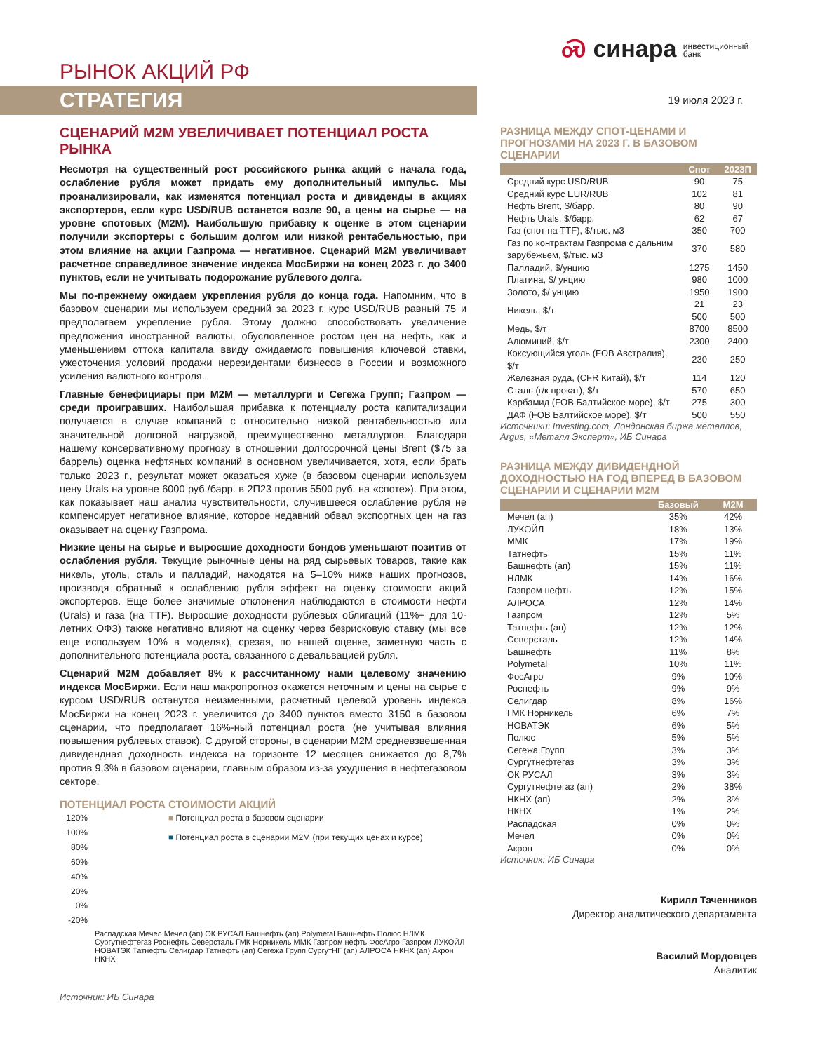РЫНОК АКЦИЙ РФ
Ꮝ синара инвестиционный
банк
СТРАТЕГИЯ
19 июля 2023 г.
СЦЕНАРИЙ М2М УВЕЛИЧИВАЕТ ПОТЕНЦИАЛ РОСТА РЫНКА
Несмотря на существенный рост российского рынка акций с начала года, ослабление рубля может придать ему дополнительный импульс. Мы проанализировали, как изменятся потенциал роста и дивиденды в акциях экспортеров, если курс USD/RUB останется возле 90, а цены на сырье — на уровне спотовых (M2M). Наибольшую прибавку к оценке в этом сценарии получили экспортеры с большим долгом или низкой рентабельностью, при этом влияние на акции Газпрома — негативное. Сценарий M2M увеличивает расчетное справедливое значение индекса МосБиржи на конец 2023 г. до 3400 пунктов, если не учитывать подорожание рублевого долга.
Мы по-прежнему ожидаем укрепления рубля до конца года. Напомним, что в базовом сценарии мы используем средний за 2023 г. курс USD/RUB равный 75 и предполагаем укрепление рубля. Этому должно способствовать увеличение предложения иностранной валюты, обусловленное ростом цен на нефть, как и уменьшением оттока капитала ввиду ожидаемого повышения ключевой ставки, ужесточения условий продажи нерезидентами бизнесов в России и возможного усиления валютного контроля.
Главные бенефициары при M2M — металлурги и Сегежа Групп; Газпром — среди проигравших. Наибольшая прибавка к потенциалу роста капитализации получается в случае компаний с относительно низкой рентабельностью или значительной долговой нагрузкой, преимущественно металлургов. Благодаря нашему консервативному прогнозу в отношении долгосрочной цены Brent ($75 за баррель) оценка нефтяных компаний в основном увеличивается, хотя, если брать только 2023 г., результат может оказаться хуже (в базовом сценарии используем цену Urals на уровне 6000 руб./барр. в 2П23 против 5500 руб. на «споте»). При этом, как показывает наш анализ чувствительности, случившееся ослабление рубля не компенсирует негативное влияние, которое недавний обвал экспортных цен на газ оказывает на оценку Газпрома.
Низкие цены на сырье и выросшие доходности бондов уменьшают позитив от ослабления рубля. Текущие рыночные цены на ряд сырьевых товаров, такие как никель, уголь, сталь и палладий, находятся на 5–10% ниже наших прогнозов, производя обратный к ослаблению рубля эффект на оценку стоимости акций экспортеров. Еще более значимые отклонения наблюдаются в стоимости нефти (Urals) и газа (на TTF). Выросшие доходности рублевых облигаций (11%+ для 10-летних ОФЗ) также негативно влияют на оценку через безрисковую ставку (мы все еще используем 10% в моделях), срезая, по нашей оценке, заметную часть с дополнительного потенциала роста, связанного с девальвацией рубля.
Сценарий M2M добавляет 8% к рассчитанному нами целевому значению индекса МосБиржи. Если наш макропрогноз окажется неточным и цены на сырье с курсом USD/RUB останутся неизменными, расчетный целевой уровень индекса МосБиржи на конец 2023 г. увеличится до 3400 пунктов вместо 3150 в базовом сценарии, что предполагает 16%-ный потенциал роста (не учитывая влияния повышения рублевых ставок). С другой стороны, в сценарии M2M средневзвешенная дивидендная доходность индекса на горизонте 12 месяцев снижается до 8,7% против 9,3% в базовом сценарии, главным образом из-за ухудшения в нефтегазовом секторе.
ПОТЕНЦИАЛ РОСТА СТОИМОСТИ АКЦИЙ
120%
100%
80%
60%
40%
20%
0%
-20%
■ Потенциал роста в базовом сценарии
■ Потенциал роста в сценарии M2M (при текущих ценах и курсе)
Распадская Мечел Мечел (ап) ОК РУСАЛ Башнефть (ап) Polymetal Башнефть Полюс НЛМК Сургутнефтегаз Роснефть Северсталь ГМК Норникель ММК Газпром нефть ФосАгро Газпром ЛУКОЙЛ НОВАТЭК Татнефть Селигдар Татнефть (ап) Сегежа Групп СургутНГ (ап) АЛРОСА НКНХ (ап) Акрон НКНХ
Источник: ИБ Синара
РАЗНИЦА МЕЖДУ СПОТ-ЦЕНАМИ И ПРОГНОЗАМИ НА 2023 Г. В БАЗОВОМ СЦЕНАРИИ
| | Спот | 2023П |
| --- | --- | --- |
| Средний курс USD/RUB | 90 | 75 |
| Средний курс EUR/RUB | 102 | 81 |
| Нефть Brent, $/барр. | 80 | 90 |
| Нефть Urals, $/барр. | 62 | 67 |
| Газ (спот на TTF), $/тыс. м3 | 350 | 700 |
| Газ по контрактам Газпрома с дальним зарубежьем, $/тыс. м3 | 370 | 580 |
| Палладий, $/унцию | 1275 | 1450 |
| Платина, $/ унцию | 980 | 1000 |
| Золото, $/ унцию | 1950 | 1900 |
| Никель, $/т | 21 500 | 23 500 |
| Медь, $/т | 8700 | 8500 |
| Алюминий, $/т | 2300 | 2400 |
| Коксующийся уголь (FOB Австралия), $/т | 230 | 250 |
| Железная руда, (CFR Китай), $/т | 114 | 120 |
| Сталь (г/к прокат), $/т | 570 | 650 |
| Карбамид (FOB Балтийское море), $/т | 275 | 300 |
| ДАФ (FOB Балтийское море), $/т | 500 | 550 |
Источники: Investing.com, Лондонская биржа металлов, Argus, «Металл Эксперт», ИБ Синара
РАЗНИЦА МЕЖДУ ДИВИДЕНДНОЙ ДОХОДНОСТЬЮ НА ГОД ВПЕРЕД В БАЗОВОМ СЦЕНАРИИ И СЦЕНАРИИ M2M
| | Базовый | M2M |
| --- | --- | --- |
| Мечел (ап) | 35% | 42% |
| ЛУКОЙЛ | 18% | 13% |
| ММК | 17% | 19% |
| Татнефть | 15% | 11% |
| Башнефть (ап) | 15% | 11% |
| НЛМК | 14% | 16% |
| Газпром нефть | 12% | 15% |
| АЛРОСА | 12% | 14% |
| Газпром | 12% | 5% |
| Татнефть (ап) | 12% | 12% |
| Северсталь | 12% | 14% |
| Башнефть | 11% | 8% |
| Polymetal | 10% | 11% |
| ФосАгро | 9% | 10% |
| Роснефть | 9% | 9% |
| Селигдар | 8% | 16% |
| ГМК Норникель | 6% | 7% |
| НОВАТЭК | 6% | 5% |
| Полюс | 5% | 5% |
| Сегежа Групп | 3% | 3% |
| Сургутнефтегаз | 3% | 3% |
| ОК РУСАЛ | 3% | 3% |
| Сургутнефтегаз (ап) | 2% | 38% |
| НКНХ (ап) | 2% | 3% |
| НКНХ | 1% | 2% |
| Распадская | 0% | 0% |
| Мечел | 0% | 0% |
| Акрон | 0% | 0% |
Источник: ИБ Синара
Кирилл Таченников
Директор аналитического департамента
Василий Мордовцев
Аналитик